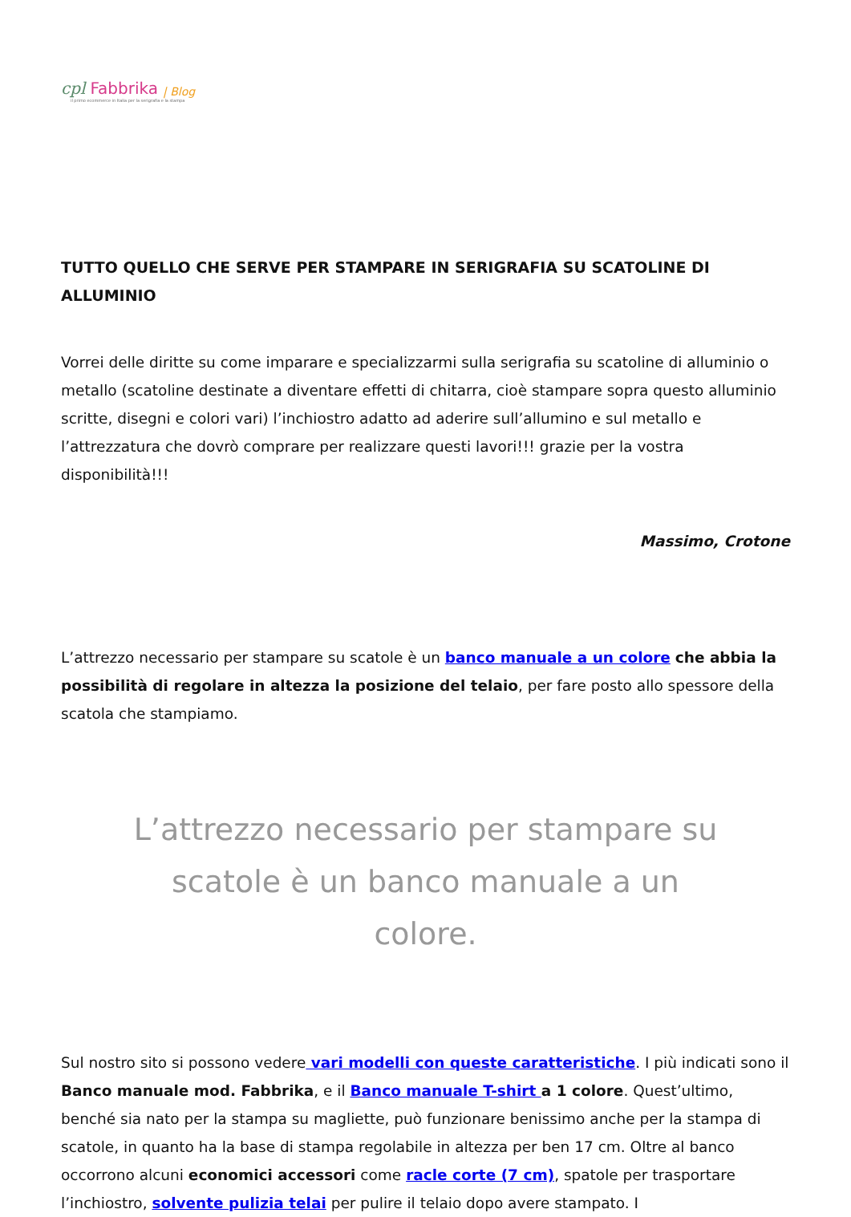cpl Fabbrika | Blog
il primo ecommerce in Italia per la serigrafia e la stampa
TUTTO QUELLO CHE SERVE PER STAMPARE IN SERIGRAFIA SU SCATOLINE DI ALLUMINIO
Vorrei delle diritte su come imparare e specializzarmi sulla serigrafia su scatoline di alluminio o metallo (scatoline destinate a diventare effetti di chitarra, cioè stampare sopra questo alluminio scritte, disegni e colori vari) l’inchiostro adatto ad aderire sull’allumino e sul metallo e l’attrezzatura che dovrò comprare per realizzare questi lavori!!! grazie per la vostra disponibilità!!!
Massimo, Crotone
L’attrezzo necessario per stampare su scatole è un banco manuale a un colore che abbia la possibilità di regolare in altezza la posizione del telaio, per fare posto allo spessore della scatola che stampiamo.
L’attrezzo necessario per stampare su scatole è un banco manuale a un colore.
Sul nostro sito si possono vedere vari modelli con queste caratteristiche. I più indicati sono il Banco manuale mod. Fabbrika, e il Banco manuale T-shirt a 1 colore. Quest’ultimo, benché sia nato per la stampa su magliette, può funzionare benissimo anche per la stampa di scatole, in quanto ha la base di stampa regolabile in altezza per ben 17 cm. Oltre al banco occorrono alcuni economici accessori come racle corte (7 cm), spatole per trasportare l’inchiostro, solvente pulizia telai per pulire il telaio dopo avere stampato. I